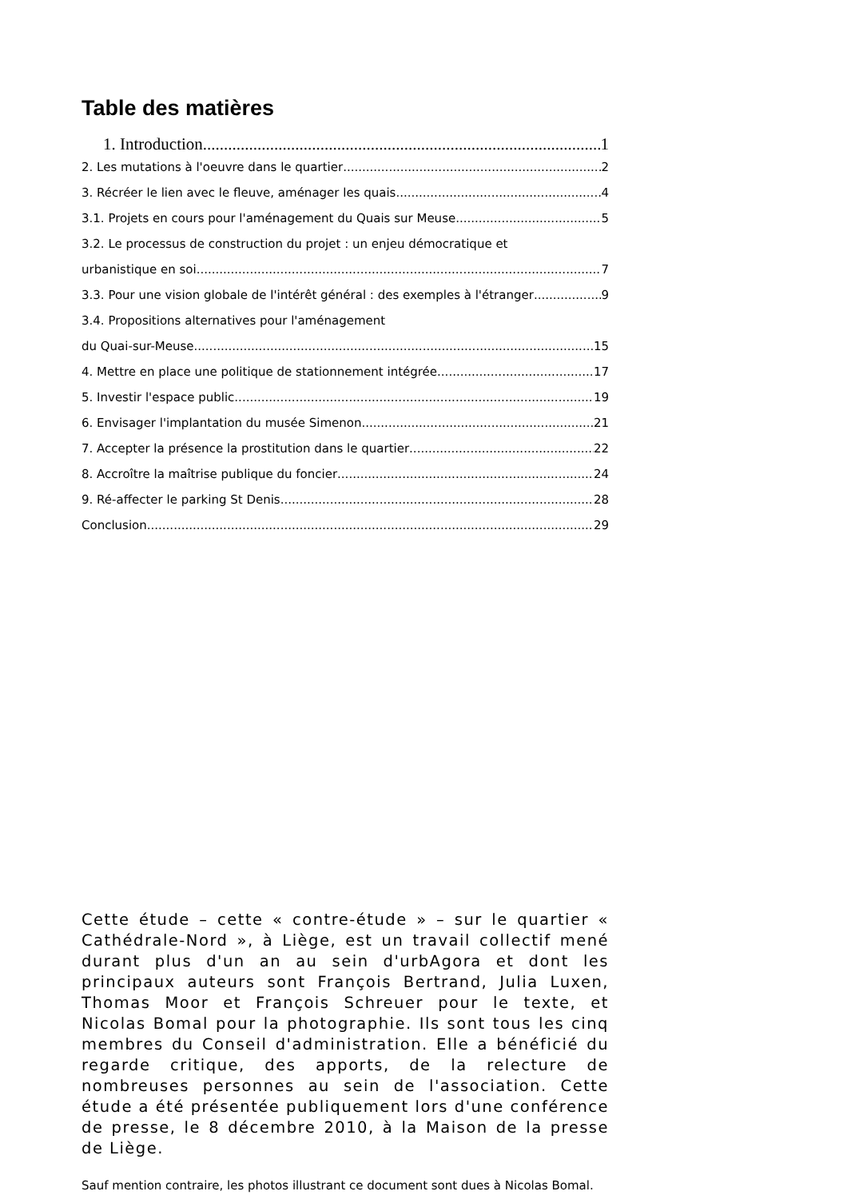Table des matières
1. Introduction 1
2. Les mutations à l'oeuvre dans le quartier 2
3. Récréer le lien avec le fleuve, aménager les quais 4
3.1. Projets en cours pour l'aménagement du Quais sur Meuse 5
3.2. Le processus de construction du projet : un enjeu démocratique et
urbanistique en soi 7
3.3. Pour une vision globale de l'intérêt général : des exemples à l'étranger 9
3.4. Propositions alternatives pour l'aménagement
du Quai-sur-Meuse 15
4. Mettre en place une politique de stationnement intégrée 17
5. Investir l'espace public 19
6. Envisager l'implantation du musée Simenon 21
7. Accepter la présence la prostitution dans le quartier 22
8. Accroître la maîtrise publique du foncier 24
9. Ré-affecter le parking St Denis 28
Conclusion 29
Cette étude – cette « contre-étude » – sur le quartier « Cathédrale-Nord », à Liège, est un travail collectif mené durant plus d'un an au sein d'urbAgora et dont les principaux auteurs sont François Bertrand, Julia Luxen, Thomas Moor et François Schreuer pour le texte, et Nicolas Bomal pour la photographie. Ils sont tous les cinq membres du Conseil d'administration. Elle a bénéficié du regarde critique, des apports, de la relecture de nombreuses personnes au sein de l'association. Cette étude a été présentée publiquement lors d'une conférence de presse, le 8 décembre 2010, à la Maison de la presse de Liège.
Sauf mention contraire, les photos illustrant ce document sont dues à Nicolas Bomal.